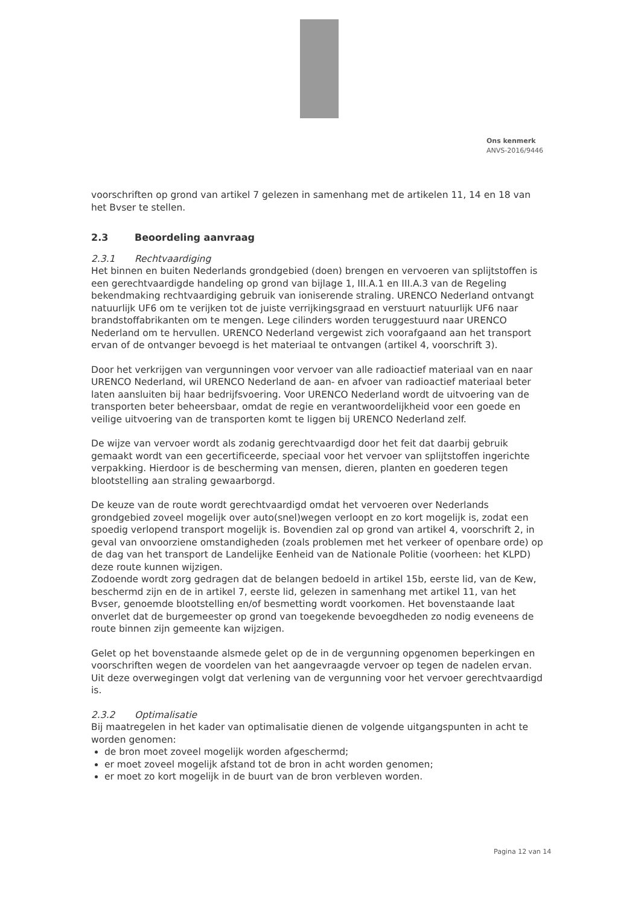Ons kenmerk
ANVS-2016/9446
voorschriften op grond van artikel 7 gelezen in samenhang met de artikelen 11, 14 en 18 van het Bvser te stellen.
2.3 Beoordeling aanvraag
2.3.1 Rechtvaardiging
Het binnen en buiten Nederlands grondgebied (doen) brengen en vervoeren van splijtstoffen is een gerechtvaardigde handeling op grond van bijlage 1, III.A.1 en III.A.3 van de Regeling bekendmaking rechtvaardiging gebruik van ioniserende straling. URENCO Nederland ontvangt natuurlijk UF6 om te verijken tot de juiste verrijkingsgraad en verstuurt natuurlijk UF6 naar brandstoffabrikanten om te mengen. Lege cilinders worden teruggestuurd naar URENCO Nederland om te hervullen. URENCO Nederland vergewist zich voorafgaand aan het transport ervan of de ontvanger bevoegd is het materiaal te ontvangen (artikel 4, voorschrift 3).
Door het verkrijgen van vergunningen voor vervoer van alle radioactief materiaal van en naar URENCO Nederland, wil URENCO Nederland de aan- en afvoer van radioactief materiaal beter laten aansluiten bij haar bedrijfsvoering. Voor URENCO Nederland wordt de uitvoering van de transporten beter beheersbaar, omdat de regie en verantwoordelijkheid voor een goede en veilige uitvoering van de transporten komt te liggen bij URENCO Nederland zelf.
De wijze van vervoer wordt als zodanig gerechtvaardigd door het feit dat daarbij gebruik gemaakt wordt van een gecertificeerde, speciaal voor het vervoer van splijtstoffen ingerichte verpakking. Hierdoor is de bescherming van mensen, dieren, planten en goederen tegen blootstelling aan straling gewaarborgd.
De keuze van de route wordt gerechtvaardigd omdat het vervoeren over Nederlands grondgebied zoveel mogelijk over auto(snel)wegen verloopt en zo kort mogelijk is, zodat een spoedig verlopend transport mogelijk is. Bovendien zal op grond van artikel 4, voorschrift 2, in geval van onvoorziene omstandigheden (zoals problemen met het verkeer of openbare orde) op de dag van het transport de Landelijke Eenheid van de Nationale Politie (voorheen: het KLPD) deze route kunnen wijzigen.
Zodoende wordt zorg gedragen dat de belangen bedoeld in artikel 15b, eerste lid, van de Kew, beschermd zijn en de in artikel 7, eerste lid, gelezen in samenhang met artikel 11, van het Bvser, genoemde blootstelling en/of besmetting wordt voorkomen. Het bovenstaande laat onverlet dat de burgemeester op grond van toegekende bevoegdheden zo nodig eveneens de route binnen zijn gemeente kan wijzigen.
Gelet op het bovenstaande alsmede gelet op de in de vergunning opgenomen beperkingen en voorschriften wegen de voordelen van het aangevraagde vervoer op tegen de nadelen ervan. Uit deze overwegingen volgt dat verlening van de vergunning voor het vervoer gerechtvaardigd is.
2.3.2 Optimalisatie
Bij maatregelen in het kader van optimalisatie dienen de volgende uitgangspunten in acht te worden genomen:
de bron moet zoveel mogelijk worden afgeschermd;
er moet zoveel mogelijk afstand tot de bron in acht worden genomen;
er moet zo kort mogelijk in de buurt van de bron verbleven worden.
Pagina 12 van 14